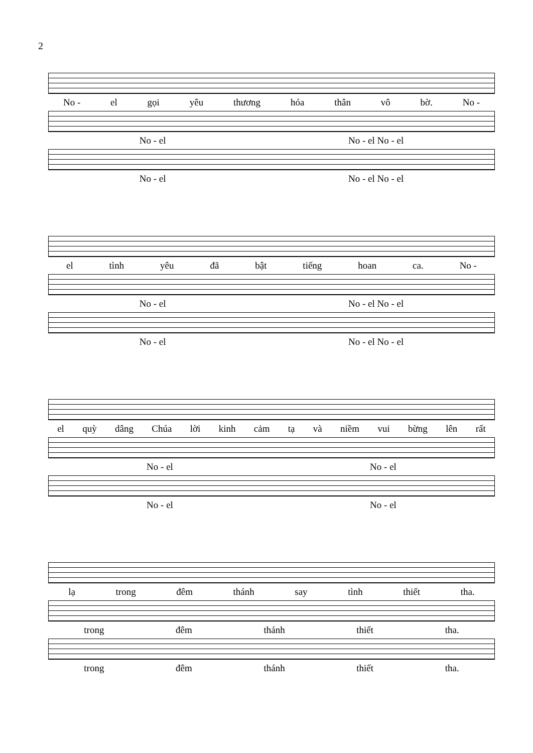2
No - el gọi yêu thương hóa thân vô bờ. No -
No - el No - el No - el
No - el No - el No - el
el tình yêu đã bật tiếng hoan ca. No -
No - el No - el No - el
No - el No - el No - el
el quỳ dâng Chúa lời kinh cảm tạ và niềm vui bừng lên rất
No - el No - el
No - el No - el
lạ trong đêm thánh say tình thiết tha.
trong đêm thánh thiết tha.
trong đêm thánh thiết tha.